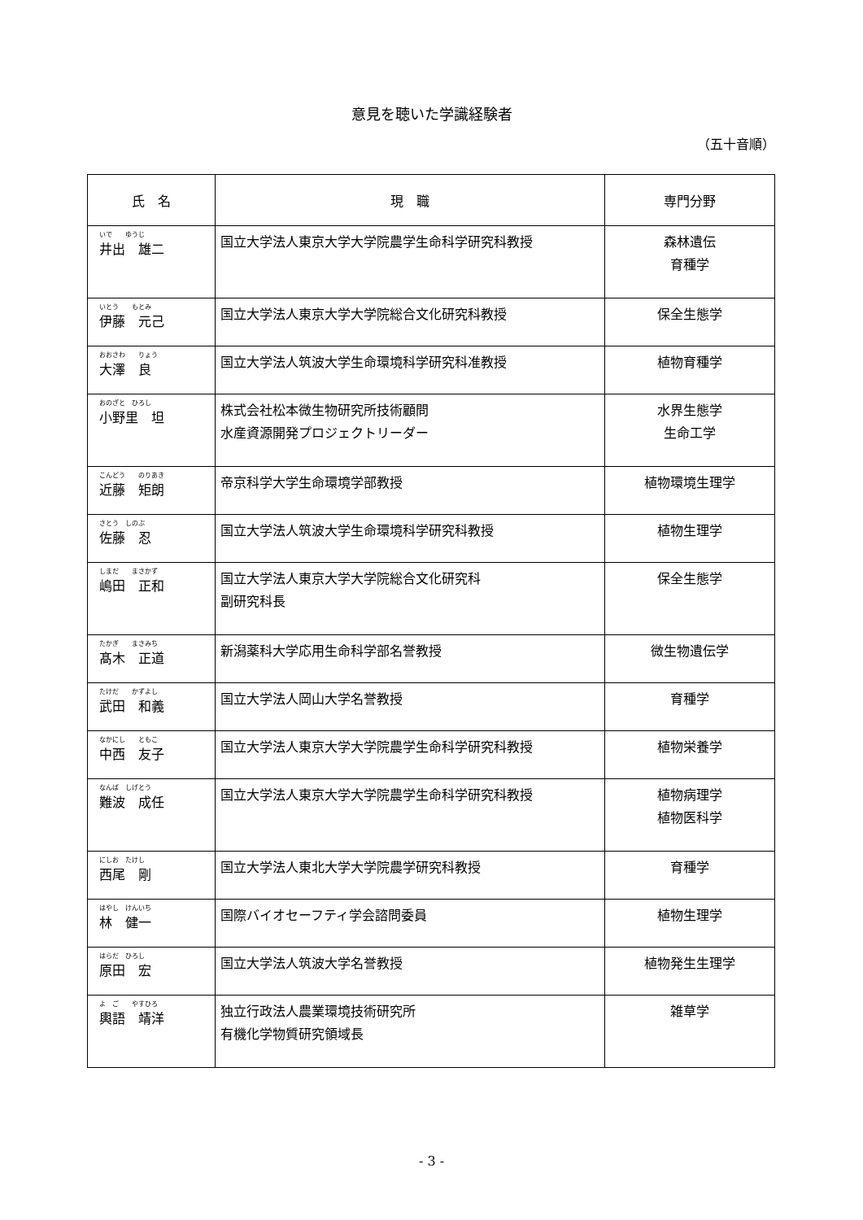意見を聴いた学識経験者
（五十音順）
| 氏 名 | 現 職 | 専門分野 |
| --- | --- | --- |
| いで ゆうじ 井出 雄二 | 国立大学法人東京大学大学院農学生命科学研究科教授 | 森林遺伝 育種学 |
| いとう もとみ 伊藤 元己 | 国立大学法人東京大学大学院総合文化研究科教授 | 保全生態学 |
| おおさわ りょう 大澤 良 | 国立大学法人筑波大学生命環境科学研究科准教授 | 植物育種学 |
| おのざと ひろし 小野里 坦 | 株式会社松本微生物研究所技術顧問 水産資源開発プロジェクトリーダー | 水界生態学 生命工学 |
| こんどう のりあき 近藤 矩朗 | 帝京科学大学生命環境学部教授 | 植物環境生理学 |
| さとう しのぶ 佐藤 忍 | 国立大学法人筑波大学生命環境科学研究科教授 | 植物生理学 |
| しまだ まさかず 嶋田 正和 | 国立大学法人東京大学大学院総合文化研究科 副研究科長 | 保全生態学 |
| たかぎ まさみち 髙木 正道 | 新潟薬科大学応用生命科学部名誉教授 | 微生物遺伝学 |
| たけだ かずよし 武田 和義 | 国立大学法人岡山大学名誉教授 | 育種学 |
| なかにし ともこ 中西 友子 | 国立大学法人東京大学大学院農学生命科学研究科教授 | 植物栄養学 |
| なんば しげとう 難波 成任 | 国立大学法人東京大学大学院農学生命科学研究科教授 | 植物病理学 植物医科学 |
| にしお たけし 西尾 剛 | 国立大学法人東北大学大学院農学研究科教授 | 育種学 |
| はやし けんいち 林 健一 | 国際バイオセーフティ学会諮問委員 | 植物生理学 |
| はらだ ひろし 原田 宏 | 国立大学法人筑波大学名誉教授 | 植物発生生理学 |
| よ ご やすひろ 輿語 靖洋 | 独立行政法人農業環境技術研究所 有機化学物質研究領域長 | 雑草学 |
- 3 -